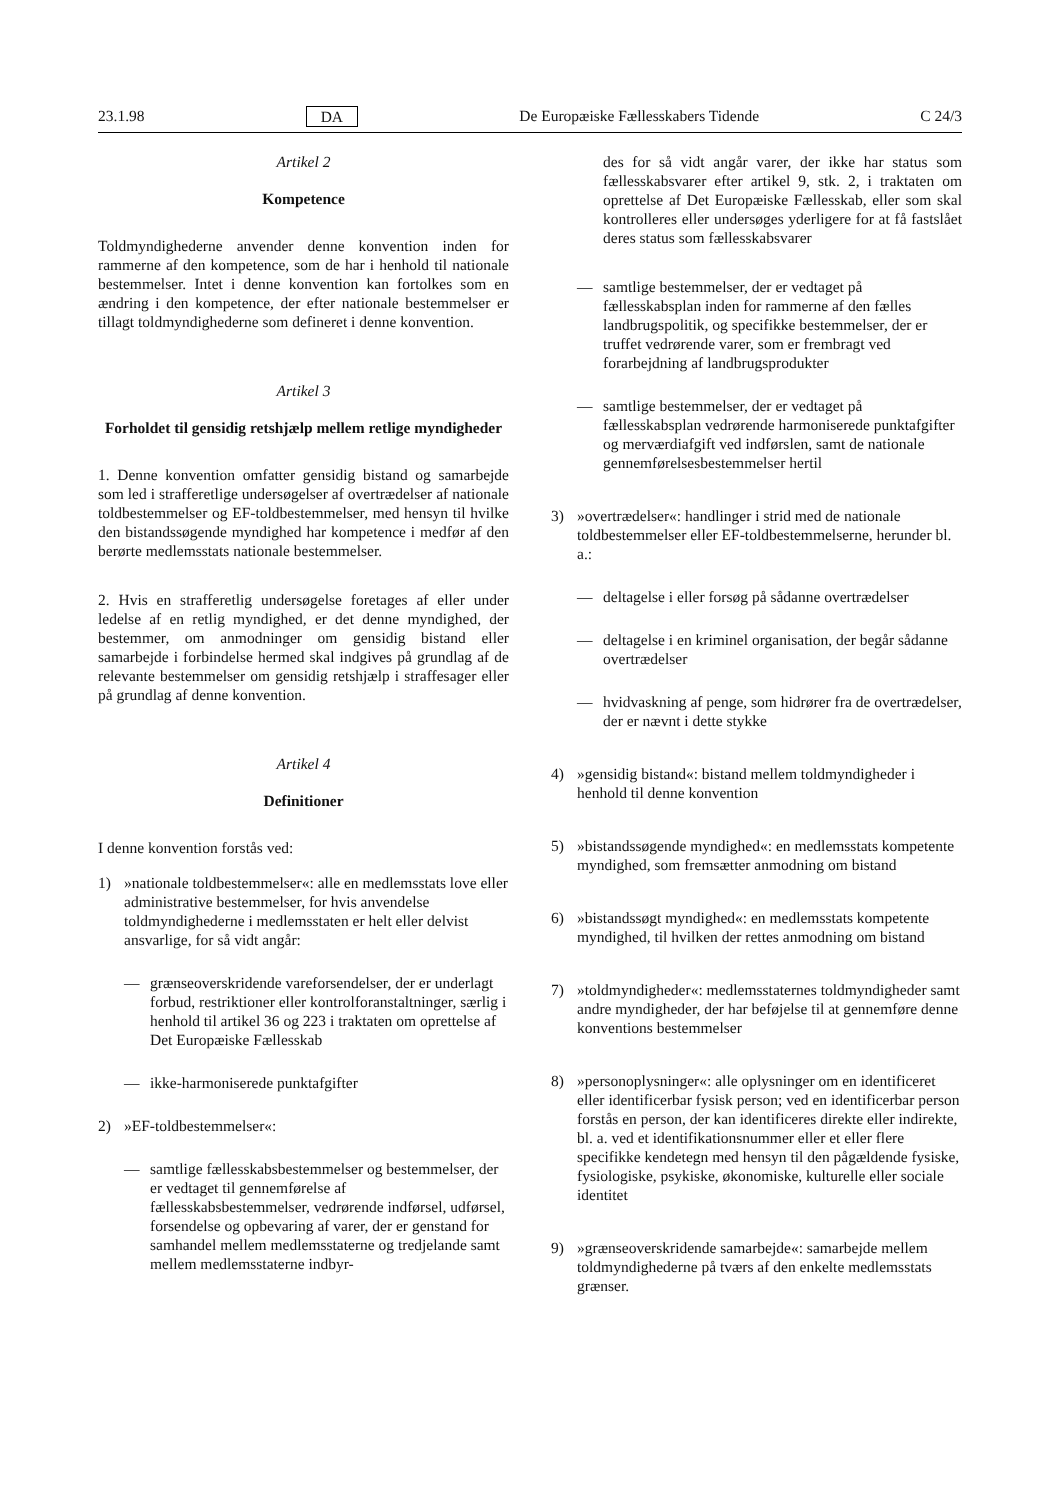23.1.98 DA De Europæiske Fællesskabers Tidende C 24/3
Artikel 2
Kompetence
Toldmyndighederne anvender denne konvention inden for rammerne af den kompetence, som de har i henhold til nationale bestemmelser. Intet i denne konvention kan fortolkes som en ændring i den kompetence, der efter nationale bestemmelser er tillagt toldmyndighederne som defineret i denne konvention.
Artikel 3
Forholdet til gensidig retshjælp mellem retlige myndigheder
1. Denne konvention omfatter gensidig bistand og samarbejde som led i strafferetlige undersøgelser af overtrædelser af nationale toldbestemmelser og EF-toldbestemmelser, med hensyn til hvilke den bistandssøgende myndighed har kompetence i medfør af den berørte medlemsstats nationale bestemmelser.
2. Hvis en strafferetlig undersøgelse foretages af eller under ledelse af en retlig myndighed, er det denne myndighed, der bestemmer, om anmodninger om gensidig bistand eller samarbejde i forbindelse hermed skal indgives på grundlag af de relevante bestemmelser om gensidig retshjælp i straffesager eller på grundlag af denne konvention.
Artikel 4
Definitioner
I denne konvention forstås ved:
1) »nationale toldbestemmelser«: alle en medlemsstats love eller administrative bestemmelser, for hvis anvendelse toldmyndighederne i medlemsstaten er helt eller delvist ansvarlige, for så vidt angår:
— grænseoverskridende vareforsendelser, der er underlagt forbud, restriktioner eller kontrolforanstaltninger, særlig i henhold til artikel 36 og 223 i traktaten om oprettelse af Det Europæiske Fællesskab
— ikke-harmoniserede punktafgifter
2) »EF-toldbestemmelser«:
— samtlige fællesskabsbestemmelser og bestemmelser, der er vedtaget til gennemførelse af fællesskabsbestemmelser, vedrørende indførsel, udførsel, forsendelse og opbevaring af varer, der er genstand for samhandel mellem medlemsstaterne og tredjelande samt mellem medlemsstaterne indbyr-
des for så vidt angår varer, der ikke har status som fællesskabsvarer efter artikel 9, stk. 2, i traktaten om oprettelse af Det Europæiske Fællesskab, eller som skal kontrolleres eller undersøges yderligere for at få fastslået deres status som fællesskabsvarer
— samtlige bestemmelser, der er vedtaget på fællesskabsplan inden for rammerne af den fælles landbrugspolitik, og specifikke bestemmelser, der er truffet vedrørende varer, som er frembragt ved forarbejdning af landbrugsprodukter
— samtlige bestemmelser, der er vedtaget på fællesskabsplan vedrørende harmoniserede punktafgifter og merværdiafgift ved indførslen, samt de nationale gennemførelsesbestemmelser hertil
3) »overtrædelser«: handlinger i strid med de nationale toldbestemmelser eller EF-toldbestemmelserne, herunder bl. a.:
— deltagelse i eller forsøg på sådanne overtrædelser
— deltagelse i en kriminel organisation, der begår sådanne overtrædelser
— hvidvaskning af penge, som hidrører fra de overtrædelser, der er nævnt i dette stykke
4) »gensidig bistand«: bistand mellem toldmyndigheder i henhold til denne konvention
5) »bistandssøgende myndighed«: en medlemsstats kompetente myndighed, som fremsætter anmodning om bistand
6) »bistandssøgt myndighed«: en medlemsstats kompetente myndighed, til hvilken der rettes anmodning om bistand
7) »toldmyndigheder«: medlemsstaternes toldmyndigheder samt andre myndigheder, der har beføjelse til at gennemføre denne konventions bestemmelser
8) »personoplysninger«: alle oplysninger om en identificeret eller identificerbar fysisk person; ved en identificerbar person forstås en person, der kan identificeres direkte eller indirekte, bl. a. ved et identifikationsnummer eller et eller flere specifikke kendetegn med hensyn til den pågældende fysiske, fysiologiske, psykiske, økonomiske, kulturelle eller sociale identitet
9) »grænseoverskridende samarbejde«: samarbejde mellem toldmyndighederne på tværs af den enkelte medlemsstats grænser.